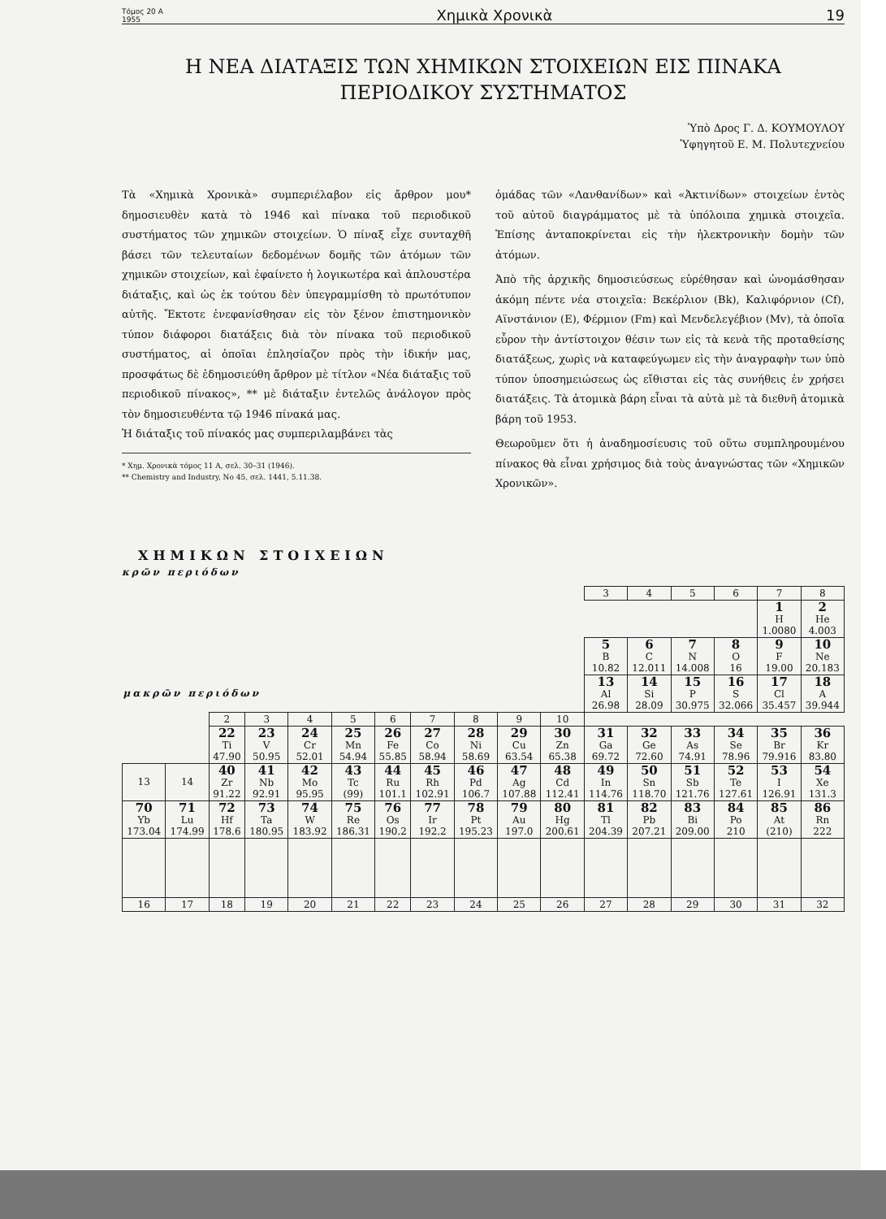Τόμος 20 Α
1955 Χημικὰ Χρονικὰ 19
Η ΝΕΑ ΔΙΑΤΑΞΙΣ ΤΩΝ ΧΗΜΙΚΩΝ ΣΤΟΙΧΕΙΩΝ ΕΙΣ ΠΙΝΑΚΑ
ΠΕΡΙΟΔΙΚΟΥ ΣΥΣΤΗΜΑΤΟΣ
Ὑπὸ Δρος Γ. Δ. ΚΟΥΜΟΥΛΟΥ
Ὑφηγητοῦ Ε. Μ. Πολυτεχνείου
Τὰ «Χημικὰ Χρονικὰ» συμπεριέλαβον εἰς ἄρθρον μου* δημοσιευθὲν κατὰ τὸ 1946 καὶ πίνακα τοῦ περιοδικοῦ συστήματος τῶν χημικῶν στοιχείων. Ὁ πίναξ εἶχε συνταχθῆ βάσει τῶν τελευταίων δεδομένων δομῆς τῶν ἀτόμων τῶν χημικῶν στοιχείων, καὶ ἐφαίνετο ἡ λογικωτέρα καὶ ἁπλουστέρα διάταξις, καὶ ὡς ἐκ τούτου δὲν ὑπεγραμμίσθη τὸ πρωτότυπον αὐτῆς. Ἔκτοτε ἐνεφανίσθησαν εἰς τὸν ξένον ἐπιστημονικὸν τύπον διάφοροι διατάξεις διὰ τὸν πίνακα τοῦ περιοδικοῦ συστήματος, αἱ ὁποῖαι ἐπλησίαζον πρὸς τὴν ἰδικήν μας, προσφάτως δὲ ἐδημοσιεύθη ἄρθρον μὲ τίτλον «Νέα διάταξις τοῦ περιοδικοῦ πίνακος», ** μὲ διάταξιν ἐντελῶς ἀνάλογον πρὸς τὸν δημοσιευθέντα τῷ 1946 πίνακά μας.
Ἡ διάταξις τοῦ πίνακός μας συμπεριλαμβάνει τὰς
* Χημ. Χρονικὰ τόμος 11 Α, σελ. 30–31 (1946).
** Chemistry and Industry, No 45, σελ. 1441, 5.11.38.
ὁμάδας τῶν «Λανθανίδων» καὶ «Ἀκτινίδων» στοιχείων ἐντὸς τοῦ αὐτοῦ διαγράμματος μὲ τὰ ὑπόλοιπα χημικὰ στοιχεῖα. Ἐπίσης ἀνταποκρίνεται εἰς τὴν ἠλεκτρονικὴν δομὴν τῶν ἀτόμων.
Ἀπὸ τῆς ἀρχικῆς δημοσιεύσεως εὑρέθησαν καὶ ὠνομάσθησαν ἀκόμη πέντε νέα στοιχεῖα: Βεκέρλιον (Bk), Καλιφόρνιον (Cf), Αϊνστάνιον (E), Φέρμιον (Fm) καὶ Μενδελεγέβιον (Mv), τὰ ὁποῖα εὗρον τὴν ἀντίστοιχον θέσιν των εἰς τὰ κενὰ τῆς προταθείσης διατάξεως, χωρὶς νὰ καταφεύγωμεν εἰς τὴν ἀναγραφὴν των ὑπὸ τύπον ὑποσημειώσεως ὡς εἴθισται εἰς τὰς συνήθεις ἐν χρήσει διατάξεις. Τὰ ἀτομικὰ βάρη εἶναι τὰ αὐτὰ μὲ τὰ διεθνῆ ἀτομικὰ βάρη τοῦ 1953.
Θεωροῦμεν ὅτι ἡ ἀναδημοσίευσις τοῦ οὕτω συμπληρουμένου πίνακος θὰ εἶναι χρήσιμος διὰ τοὺς ἀναγνώστας τῶν «Χημικῶν Χρονικῶν».
ΧΗΜΙΚΩΝ ΣΤΟΙΧΕΙΩΝ
κρῶν περιόδων
| | | | | | | | | | | | 3 | 4 | 5 | 6 | 7 | 8 |
| | | | | | | | | | | | | | | | 1 H 1.0080 | 2 He 4.003 |
| | | | | | | | | | | | 5 B 10.82 | 6 C 12.011 | 7 N 14.008 | 8 O 16 | 9 F 19.00 | 10 Ne 20.183 |
| μακρῶν περιόδων | | | | | | | | | | | 13 Al 26.98 | 14 Si 28.09 | 15 P 30.975 | 16 S 32.066 | 17 Cl 35.457 | 18 A 39.944 |
| | | 2 | 3 | 4 | 5 | 6 | 7 | 8 | 9 | 10 | | | | | | |
| | | 22 Ti 47.90 | 23 V 50.95 | 24 Cr 52.01 | 25 Mn 54.94 | 26 Fe 55.85 | 27 Co 58.94 | 28 Ni 58.69 | 29 Cu 63.54 | 30 Zn 65.38 | 31 Ga 69.72 | 32 Ge 72.60 | 33 As 74.91 | 34 Se 78.96 | 35 Br 79.916 | 36 Kr 83.80 |
| 13 | 14 | 40 Zr 91.22 | 41 Nb 92.91 | 42 Mo 95.95 | 43 Tc (99) | 44 Ru 101.1 | 45 Rh 102.91 | 46 Pd 106.7 | 47 Ag 107.88 | 48 Cd 112.41 | 49 In 114.76 | 50 Sn 118.70 | 51 Sb 121.76 | 52 Te 127.61 | 53 I 126.91 | 54 Xe 131.3 |
| 70 Yb 173.04 | 71 Lu 174.99 | 72 Hf 178.6 | 73 Ta 180.95 | 74 W 183.92 | 75 Re 186.31 | 76 Os 190.2 | 77 Ir 192.2 | 78 Pt 195.23 | 79 Au 197.0 | 80 Hg 200.61 | 81 Tl 204.39 | 82 Pb 207.21 | 83 Bi 209.00 | 84 Po 210 | 85 At (210) | 86 Rn 222 |
| 16 | 17 | 18 | 19 | 20 | 21 | 22 | 23 | 24 | 25 | 26 | 27 | 28 | 29 | 30 | 31 | 32 |